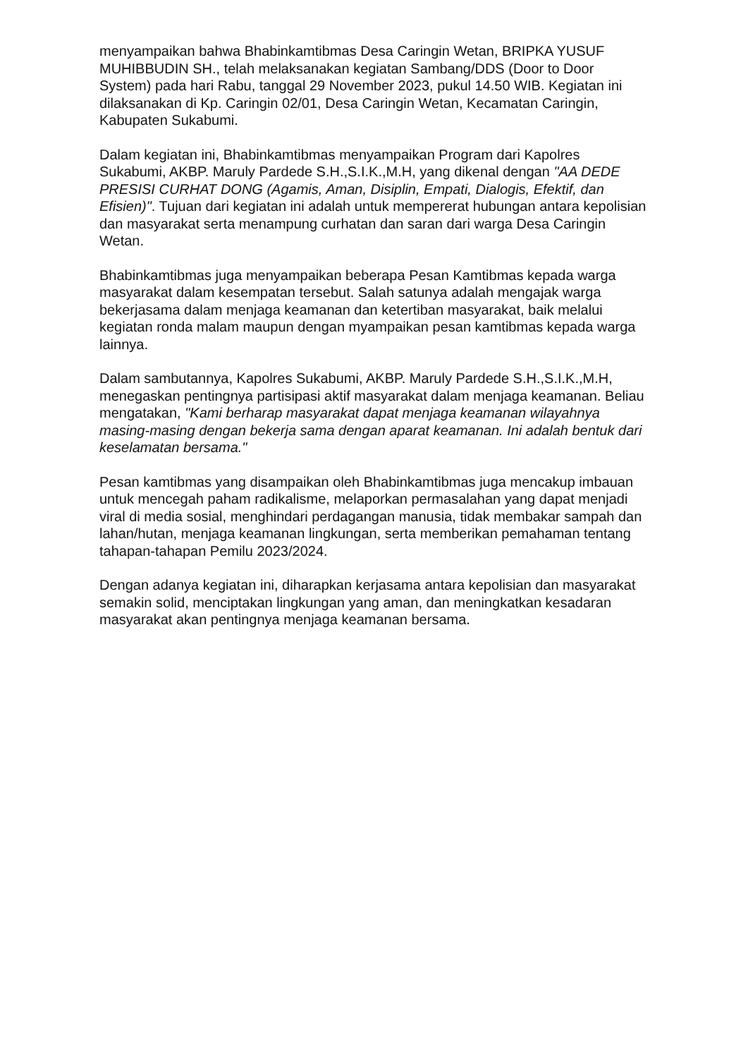menyampaikan bahwa Bhabinkamtibmas Desa Caringin Wetan, BRIPKA YUSUF MUHIBBUDIN SH., telah melaksanakan kegiatan Sambang/DDS (Door to Door System) pada hari Rabu, tanggal 29 November 2023, pukul 14.50 WIB. Kegiatan ini dilaksanakan di Kp. Caringin 02/01, Desa Caringin Wetan, Kecamatan Caringin, Kabupaten Sukabumi.
Dalam kegiatan ini, Bhabinkamtibmas menyampaikan Program dari Kapolres Sukabumi, AKBP. Maruly Pardede S.H.,S.I.K.,M.H, yang dikenal dengan "AA DEDE PRESISI CURHAT DONG (Agamis, Aman, Disiplin, Empati, Dialogis, Efektif, dan Efisien)". Tujuan dari kegiatan ini adalah untuk mempererat hubungan antara kepolisian dan masyarakat serta menampung curhatan dan saran dari warga Desa Caringin Wetan.
Bhabinkamtibmas juga menyampaikan beberapa Pesan Kamtibmas kepada warga masyarakat dalam kesempatan tersebut. Salah satunya adalah mengajak warga bekerjasama dalam menjaga keamanan dan ketertiban masyarakat, baik melalui kegiatan ronda malam maupun dengan myampaikan pesan kamtibmas kepada warga lainnya.
Dalam sambutannya, Kapolres Sukabumi, AKBP. Maruly Pardede S.H.,S.I.K.,M.H, menegaskan pentingnya partisipasi aktif masyarakat dalam menjaga keamanan. Beliau mengatakan, "Kami berharap masyarakat dapat menjaga keamanan wilayahnya masing-masing dengan bekerja sama dengan aparat keamanan. Ini adalah bentuk dari keselamatan bersama."
Pesan kamtibmas yang disampaikan oleh Bhabinkamtibmas juga mencakup imbauan untuk mencegah paham radikalisme, melaporkan permasalahan yang dapat menjadi viral di media sosial, menghindari perdagangan manusia, tidak membakar sampah dan lahan/hutan, menjaga keamanan lingkungan, serta memberikan pemahaman tentang tahapan-tahapan Pemilu 2023/2024.
Dengan adanya kegiatan ini, diharapkan kerjasama antara kepolisian dan masyarakat semakin solid, menciptakan lingkungan yang aman, dan meningkatkan kesadaran masyarakat akan pentingnya menjaga keamanan bersama.